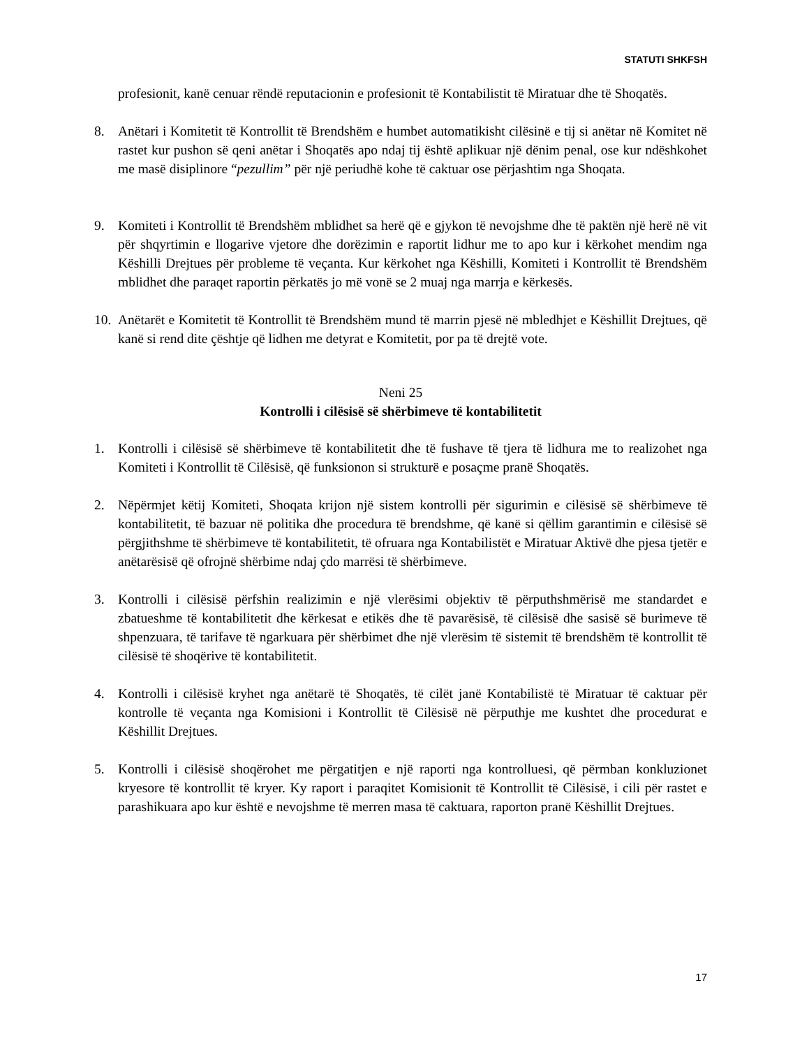STATUTI SHKFSH
profesionit, kanë cenuar rëndë reputacionin e profesionit të Kontabilistit të Miratuar dhe të Shoqatës.
8. Anëtari i Komitetit të Kontrollit të Brendshëm e humbet automatikisht cilësinë e tij si anëtar në Komitet në rastet kur pushon së qeni anëtar i Shoqatës apo ndaj tij është aplikuar një dënim penal, ose kur ndëshkohet me masë disiplinore “pezullim” për një periudhë kohe të caktuar ose përjashtim nga Shoqata.
9. Komiteti i Kontrollit të Brendshëm mblidhet sa herë që e gjykon të nevojshme dhe të paktën një herë në vit për shqyrtimin e llogarive vjetore dhe dorëzimin e raportit lidhur me to apo kur i kërkohet mendim nga Këshilli Drejtues për probleme të veçanta. Kur kërkohet nga Këshilli, Komiteti i Kontrollit të Brendshëm mblidhet dhe paraqet raportin përkatës jo më vonë se 2 muaj nga marrja e kërkesës.
10.
Anëtarët e Komitetit të Kontrollit të Brendshëm mund të marrin pjesë në mbledhjet e Këshillit Drejtues, që kanë si rend dite çështje që lidhen me detyrat e Komitetit, por pa të drejtë vote.
Neni 25
Kontrolli i cilësisë së shërbimeve të kontabilitetit
1. Kontrolli i cilësisë së shërbimeve të kontabilitetit dhe të fushave të tjera të lidhura me to realizohet nga Komiteti i Kontrollit të Cilësisë, që funksionon si strukturë e posaçme pranë Shoqatës.
2. Nëpërmjet këtij Komiteti, Shoqata krijon një sistem kontrolli për sigurimin e cilësisë së shërbimeve të kontabilitetit, të bazuar në politika dhe procedura të brendshme, që kanë si qëllim garantimin e cilësisë së përgjithshme të shërbimeve të kontabilitetit, të ofruara nga Kontabilistët e Miratuar Aktivë dhe pjesa tjetër e anëtarësisë që ofrojnë shërbime ndaj çdo marrësi të shërbimeve.
3. Kontrolli i cilësisë përfshin realizimin e një vlerësimi objektiv të përputhshmërisë me standardet e zbatueshme të kontabilitetit dhe kërkesat e etikës dhe të pavarësisë, të cilësisë dhe sasisë së burimeve të shpenzuara, të tarifave të ngarkuara për shërbimet dhe një vlerësim të sistemit të brendshëm të kontrollit të cilësisë të shoqërive të kontabilitetit.
4. Kontrolli i cilësisë kryhet nga anëtarë të Shoqatës, të cilët janë Kontabilistë të Miratuar të caktuar për kontrolle të veçanta nga Komisioni i Kontrollit të Cilësisë në përputhje me kushtet dhe procedurat e Këshillit Drejtues.
5. Kontrolli i cilësisë shoqërohet me përgatitjen e një raporti nga kontrolluesi, që përmban konkluzionet kryesore të kontrollit të kryer. Ky raport i paraqitet Komisionit të Kontrollit të Cilësisë, i cili për rastet e parashikuara apo kur është e nevojshme të merren masa të caktuara, raporton pranë Këshillit Drejtues.
17